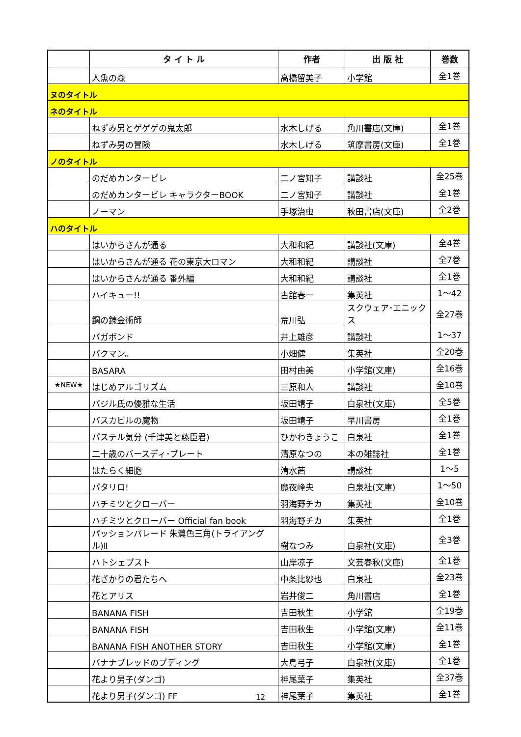| | タ イ ト ル | 作者 | 出 版 社 | 巻数 |
| --- | --- | --- | --- | --- |
| | 人魚の森 | 高橋留美子 | 小学館 | 全1巻 |
| ヌのタイトル | | | | |
| ネのタイトル | | | | |
| | ねずみ男とゲゲゲの鬼太郎 | 水木しげる | 角川書店(文庫) | 全1巻 |
| | ねずみ男の冒険 | 水木しげる | 筑摩書房(文庫) | 全1巻 |
| ノのタイトル | | | | |
| | のだめカンタービレ | 二ノ宮知子 | 講談社 | 全25巻 |
| | のだめカンタービレ キャラクターBOOK | 二ノ宮知子 | 講談社 | 全1巻 |
| | ノーマン | 手塚治虫 | 秋田書店(文庫) | 全2巻 |
| ハのタイトル | | | | |
| | はいからさんが通る | 大和和紀 | 講談社(文庫) | 全4巻 |
| | はいからさんが通る 花の東京大ロマン | 大和和紀 | 講談社 | 全7巻 |
| | はいからさんが通る 番外編 | 大和和紀 | 講談社 | 全1巻 |
| | ハイキュー!! | 古舘春一 | 集英社 | 1～42 |
| | 鋼の錬金術師 | 荒川弘 | スクウェア･エニックス | 全27巻 |
| | バガボンド | 井上雄彦 | 講談社 | 1～37 |
| | バクマン。 | 小畑健 | 集英社 | 全20巻 |
| | BASARA | 田村由美 | 小学館(文庫) | 全16巻 |
| ★NEW★ | はじめアルゴリズム | 三原和人 | 講談社 | 全10巻 |
| | バジル氏の優雅な生活 | 坂田靖子 | 白泉社(文庫) | 全5巻 |
| | バスカビルの魔物 | 坂田靖子 | 早川書房 | 全1巻 |
| | パステル気分 (千津美と藤臣君) | ひかわきょうこ | 白泉社 | 全1巻 |
| | 二十歳のバースディ･プレート | 清原なつの | 本の雑誌社 | 全1巻 |
| | はたらく細胞 | 清水茜 | 講談社 | 1～5 |
| | パタリロ! | 魔夜峰央 | 白泉社(文庫) | 1～50 |
| | ハチミツとクローバー | 羽海野チカ | 集英社 | 全10巻 |
| | ハチミツとクローバー Official fan book | 羽海野チカ | 集英社 | 全1巻 |
| | パッションパレード 朱鷺色三角(トライアングル)Ⅱ | 樹なつみ | 白泉社(文庫) | 全3巻 |
| | ハトシェプスト | 山岸凉子 | 文芸春秋(文庫) | 全1巻 |
| | 花ざかりの君たちへ | 中条比紗也 | 白泉社 | 全23巻 |
| | 花とアリス | 岩井俊二 | 角川書店 | 全1巻 |
| | BANANA FISH | 吉田秋生 | 小学館 | 全19巻 |
| | BANANA FISH | 吉田秋生 | 小学館(文庫) | 全11巻 |
| | BANANA FISH ANOTHER STORY | 吉田秋生 | 小学館(文庫) | 全1巻 |
| | バナナブレッドのプディング | 大島弓子 | 白泉社(文庫) | 全1巻 |
| | 花より男子(ダンゴ) | 神尾葉子 | 集英社 | 全37巻 |
| | 花より男子(ダンゴ) FF | 神尾葉子 | 集英社 | 全1巻 |
12